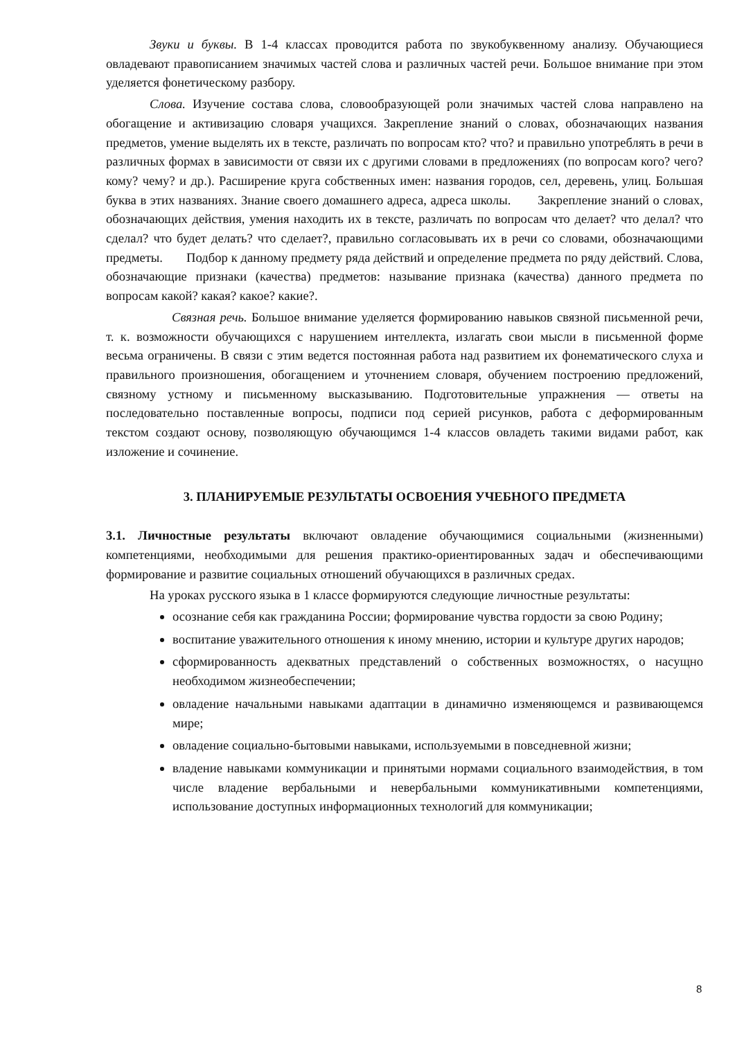Звуки и буквы. В 1-4 классах проводится работа по звукобуквенному анализу. Обучающиеся овладевают правописанием значимых частей слова и различных частей речи. Большое внимание при этом уделяется фонетическому разбору.
Слова. Изучение состава слова, словообразующей роли значимых частей слова направлено на обогащение и активизацию словаря учащихся. Закрепление знаний о словах, обозначающих названия предметов, умение выделять их в тексте, различать по вопросам кто? что? и правильно употреблять в речи в различных формах в зависимости от связи их с другими словами в предложениях (по вопросам кого? чего? кому? чему? и др.). Расширение круга собственных имен: названия городов, сел, деревень, улиц. Большая буква в этих названиях. Знание своего домашнего адреса, адреса школы. Закрепление знаний о словах, обозначающих действия, умения находить их в тексте, различать по вопросам что делает? что делал? что сделал? что будет делать? что сделает?, правильно согласовывать их в речи со словами, обозначающими предметы. Подбор к данному предмету ряда действий и определение предмета по ряду действий. Слова, обозначающие признаки (качества) предметов: называние признака (качества) данного предмета по вопросам какой? какая? какое? какие?.
Связная речь. Большое внимание уделяется формированию навыков связной письменной речи, т. к. возможности обучающихся с нарушением интеллекта, излагать свои мысли в письменной форме весьма ограничены. В связи с этим ведется постоянная работа над развитием их фонематического слуха и правильного произношения, обогащением и уточнением словаря, обучением построению предложений, связному устному и письменному высказыванию. Подготовительные упражнения — ответы на последовательно поставленные вопросы, подписи под серией рисунков, работа с деформированным текстом создают основу, позволяющую обучающимся 1-4 классов овладеть такими видами работ, как изложение и сочинение.
3. ПЛАНИРУЕМЫЕ РЕЗУЛЬТАТЫ ОСВОЕНИЯ УЧЕБНОГО ПРЕДМЕТА
3.1. Личностные результаты включают овладение обучающимися социальными (жизненными) компетенциями, необходимыми для решения практико-ориентированных задач и обеспечивающими формирование и развитие социальных отношений обучающихся в различных средах.
На уроках русского языка в 1 классе формируются следующие личностные результаты:
осознание себя как гражданина России; формирование чувства гордости за свою Родину;
воспитание уважительного отношения к иному мнению, истории и культуре других народов;
сформированность адекватных представлений о собственных возможностях, о насущно необходимом жизнеобеспечении;
овладение начальными навыками адаптации в динамично изменяющемся и развивающемся мире;
овладение социально-бытовыми навыками, используемыми в повседневной жизни;
владение навыками коммуникации и принятыми нормами социального взаимодействия, в том числе владение вербальными и невербальными коммуникативными компетенциями, использование доступных информационных технологий для коммуникации;
8